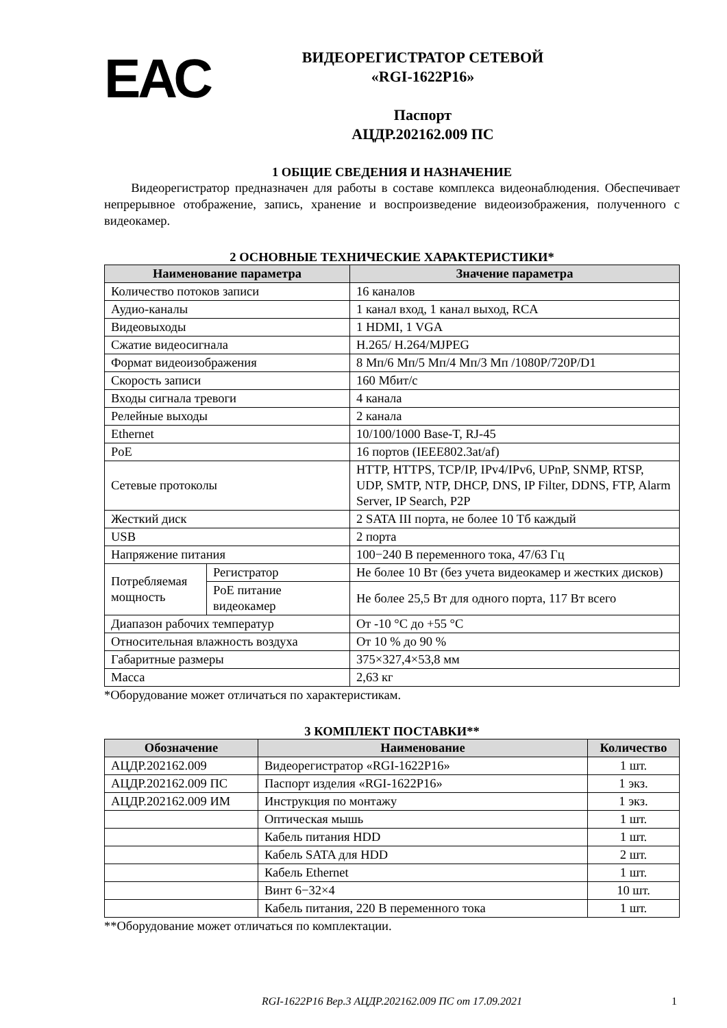ЕАС
ВИДЕОРЕГИСТРАТОР СЕТЕВОЙ
«RGI-1622P16»
Паспорт
АЦДР.202162.009 ПС
1 ОБЩИЕ СВЕДЕНИЯ И НАЗНАЧЕНИЕ
Видеорегистратор предназначен для работы в составе комплекса видеонаблюдения. Обеспечивает непрерывное отображение, запись, хранение и воспроизведение видеоизображения, полученного с видеокамер.
2 ОСНОВНЫЕ ТЕХНИЧЕСКИЕ ХАРАКТЕРИСТИКИ*
| Наименование параметра | | Значение параметра |
| --- | --- | --- |
| Количество потоков записи | | 16 каналов |
| Аудио-каналы | | 1 канал вход, 1 канал выход, RCA |
| Видеовыходы | | 1 HDMI, 1 VGA |
| Сжатие видеосигнала | | H.265/ H.264/MJPEG |
| Формат видеоизображения | | 8 Мп/6 Мп/5 Мп/4 Мп/3 Мп /1080P/720P/D1 |
| Скорость записи | | 160 Мбит/с |
| Входы сигнала тревоги | | 4 канала |
| Релейные выходы | | 2 канала |
| Ethernet | | 10/100/1000 Base-T, RJ-45 |
| PoE | | 16 портов (IEEE802.3at/af) |
| Сетевые протоколы | | HTTP, HTTPS, TCP/IP, IPv4/IPv6, UPnP, SNMP, RTSP, UDP, SMTP, NTP, DHCP, DNS, IP Filter, DDNS, FTP, Alarm Server, IP Search, P2P |
| Жесткий диск | | 2 SATA III порта, не более 10 Тб каждый |
| USB | | 2 порта |
| Напряжение питания | | 100−240 В переменного тока, 47/63 Гц |
| Потребляемая мощность | Регистратор | Не более 10 Вт (без учета видеокамер и жестких дисков) |
| | PoE питание видеокамер | Не более 25,5 Вт для одного порта, 117 Вт всего |
| Диапазон рабочих температур | | От -10 °С до +55 °С |
| Относительная влажность воздуха | | От 10 % до 90 % |
| Габаритные размеры | | 375×327,4×53,8 мм |
| Масса | | 2,63 кг |
*Оборудование может отличаться по характеристикам.
3 КОМПЛЕКТ ПОСТАВКИ**
| Обозначение | Наименование | Количество |
| --- | --- | --- |
| АЦДР.202162.009 | Видеорегистратор «RGI-1622P16» | 1 шт. |
| АЦДР.202162.009 ПС | Паспорт изделия «RGI-1622P16» | 1 экз. |
| АЦДР.202162.009 ИМ | Инструкция по монтажу | 1 экз. |
| | Оптическая мышь | 1 шт. |
| | Кабель питания HDD | 1 шт. |
| | Кабель SATA для HDD | 2 шт. |
| | Кабель Ethernet | 1 шт. |
| | Винт 6−32×4 | 10 шт. |
| | Кабель питания, 220 В переменного тока | 1 шт. |
**Оборудование может отличаться по комплектации.
RGI-1622P16 Вер.3 АЦДР.202162.009 ПС от 17.09.2021 1